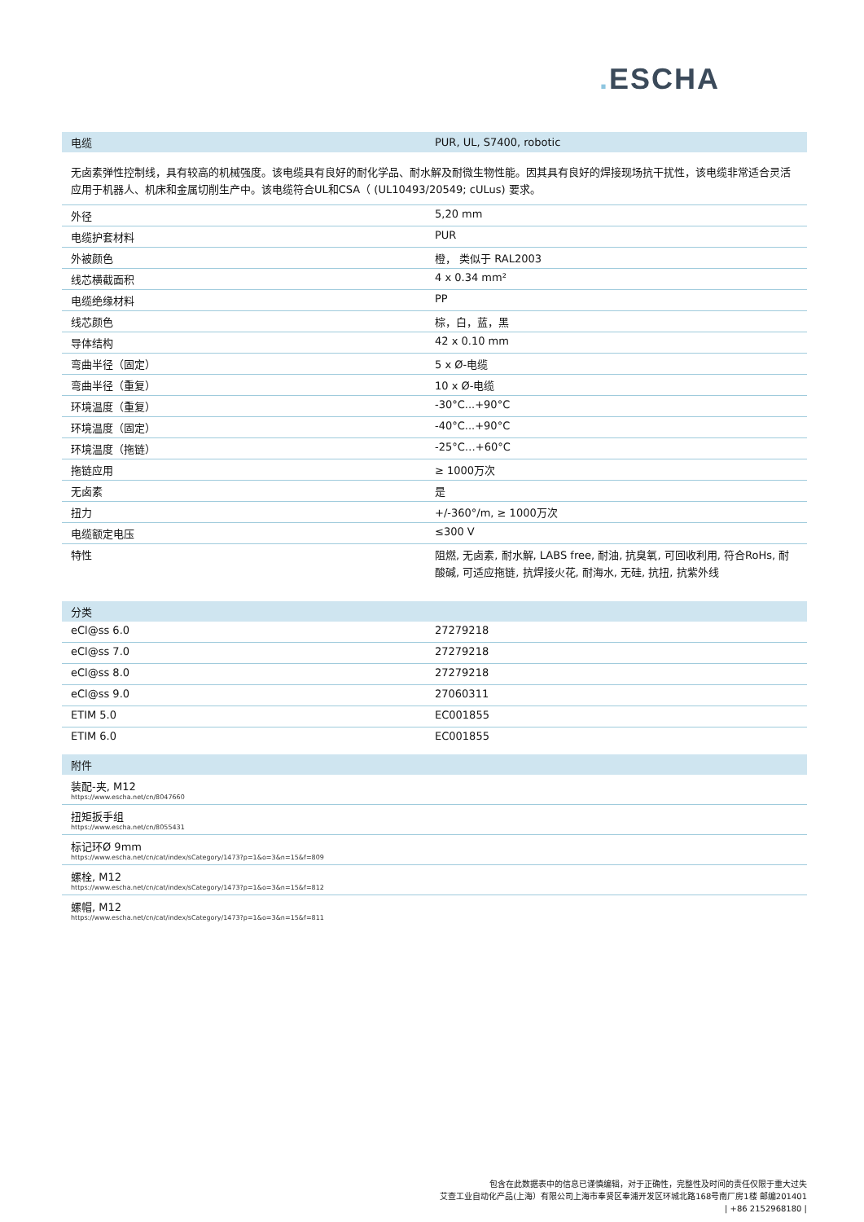. ESCHA
| 电缆 | PUR, UL, S7400, robotic |
| --- | --- |
无卤素弹性控制线，具有较高的机械强度。该电缆具有良好的耐化学品、耐水解及耐微生物性能。因其具有良好的焊接现场抗干扰性，该电缆非常适合灵活应用于机器人、机床和金属切削生产中。该电缆符合UL和CSA（ (UL10493/20549; cULus) 要求。
| 外径 | 5,20 mm |
| 电缆护套材料 | PUR |
| 外被颜色 | 橙， 类似于 RAL2003 |
| 线芯横截面积 | 4 x 0.34 mm² |
| 电缆绝缘材料 | PP |
| 线芯颜色 | 棕，白，蓝，黑 |
| 导体结构 | 42 x 0.10 mm |
| 弯曲半径（固定） | 5 x Ø-电缆 |
| 弯曲半径（重复） | 10 x Ø-电缆 |
| 环境温度（重复） | -30°C...+90°C |
| 环境温度（固定） | -40°C...+90°C |
| 环境温度（拖链） | -25°C…+60°C |
| 拖链应用 | ≥ 1000万次 |
| 无卤素 | 是 |
| 扭力 | +/-360°/m, ≥ 1000万次 |
| 电缆额定电压 | ≤300 V |
| 特性 | 阻燃, 无卤素, 耐水解, LABS free, 耐油, 抗臭氧, 可回收利用, 符合RoHs, 耐酸碱, 可适应拖链, 抗焊接火花, 耐海水, 无硅, 抗扭, 抗紫外线 |
| 分类 | |
| --- | --- |
| eCl@ss 6.0 | 27279218 |
| eCl@ss 7.0 | 27279218 |
| eCl@ss 8.0 | 27279218 |
| eCl@ss 9.0 | 27060311 |
| ETIM 5.0 | EC001855 |
| ETIM 6.0 | EC001855 |
| 附件 |
| --- |
| 装配-夹, M12 https://www.escha.net/cn/8047660 |
| 扭矩扳手组 https://www.escha.net/cn/8055431 |
| 标记环Ø 9mm https://www.escha.net/cn/cat/index/sCategory/1473?p=1&o=3&n=15&f=809 |
| 螺栓, M12 https://www.escha.net/cn/cat/index/sCategory/1473?p=1&o=3&n=15&f=812 |
| 螺帽, M12 https://www.escha.net/cn/cat/index/sCategory/1473?p=1&o=3&n=15&f=811 |
包含在此数据表中的信息已谨慎编辑，对于正确性，完整性及时间的责任仅限于重大过失
艾查工业自动化产品(上海）有限公司上海市奉贤区奉浦开发区环城北路168号南厂房1楼 邮编201401
| +86 2152968180 |